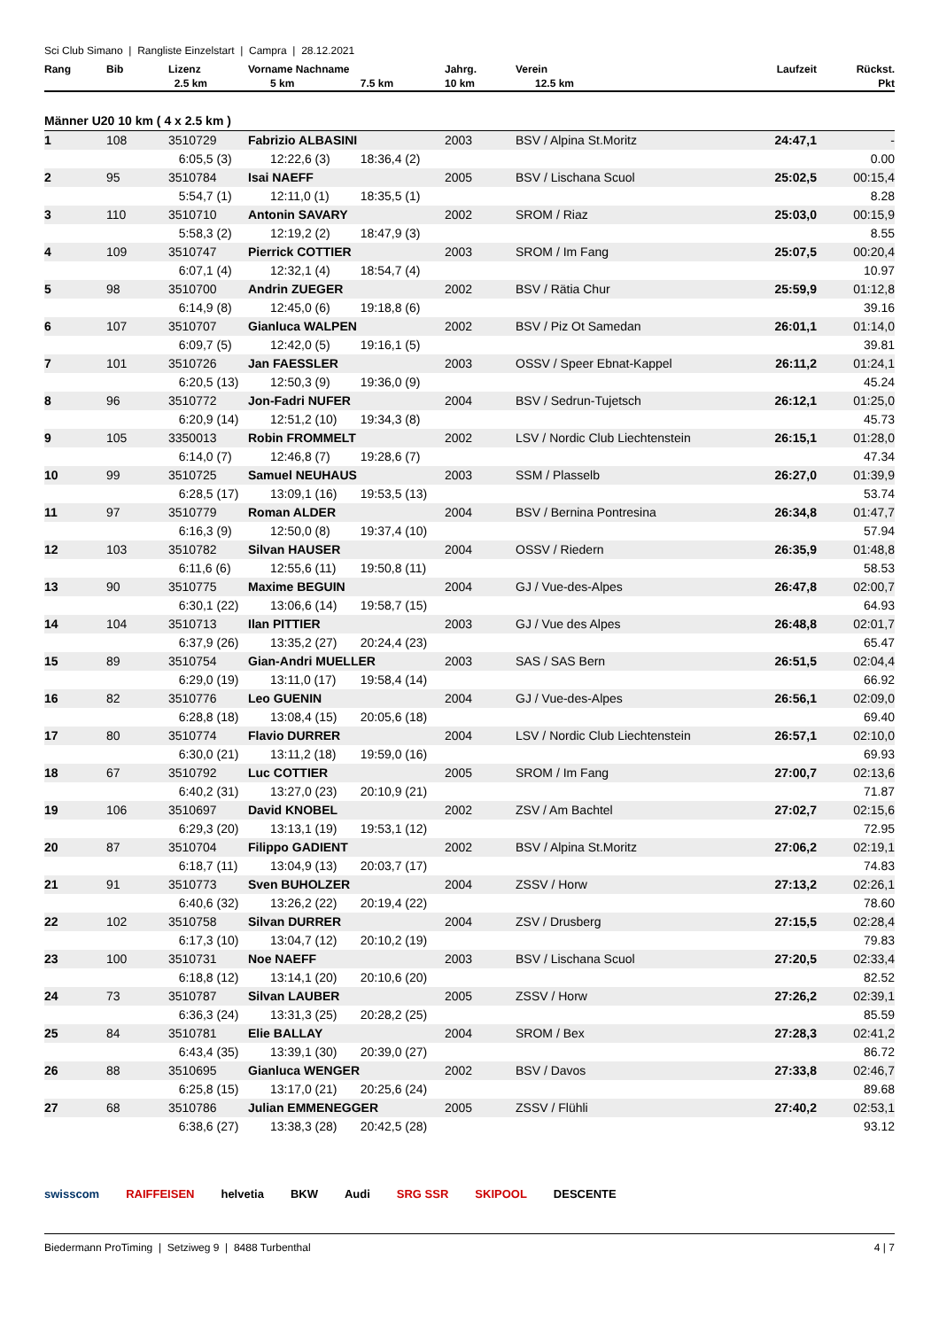Sci Club Simano | Rangliste Einzelstart | Campra | 28.12.2021
| Rang | Bib | Lizenz | Vorname Nachname | | Jahrg. | Verein | Laufzeit | Rückst. |
| --- | --- | --- | --- | --- | --- | --- | --- | --- |
| | | 2.5 km | 5 km | 7.5 km | 10 km | 12.5 km | | Pkt |
| Männer U20 10 km ( 4 x 2.5 km ) | | | | | | | | |
| 1 | 108 | 3510729 | Fabrizio ALBASINI | | 2003 | BSV / Alpina St.Moritz | 24:47,1 | - |
| | | 6:05,5 (3) | 12:22,6 (3) | 18:36,4 (2) | | | | 0.00 |
| 2 | 95 | 3510784 | Isai NAEFF | | 2005 | BSV / Lischana Scuol | 25:02,5 | 00:15,4 |
| | | 5:54,7 (1) | 12:11,0 (1) | 18:35,5 (1) | | | | 8.28 |
| 3 | 110 | 3510710 | Antonin SAVARY | | 2002 | SROM / Riaz | 25:03,0 | 00:15,9 |
| | | 5:58,3 (2) | 12:19,2 (2) | 18:47,9 (3) | | | | 8.55 |
| 4 | 109 | 3510747 | Pierrick COTTIER | | 2003 | SROM / Im Fang | 25:07,5 | 00:20,4 |
| | | 6:07,1 (4) | 12:32,1 (4) | 18:54,7 (4) | | | | 10.97 |
| 5 | 98 | 3510700 | Andrin ZUEGER | | 2002 | BSV / Rätia Chur | 25:59,9 | 01:12,8 |
| | | 6:14,9 (8) | 12:45,0 (6) | 19:18,8 (6) | | | | 39.16 |
| 6 | 107 | 3510707 | Gianluca WALPEN | | 2002 | BSV / Piz Ot Samedan | 26:01,1 | 01:14,0 |
| | | 6:09,7 (5) | 12:42,0 (5) | 19:16,1 (5) | | | | 39.81 |
| 7 | 101 | 3510726 | Jan FAESSLER | | 2003 | OSSV / Speer Ebnat-Kappel | 26:11,2 | 01:24,1 |
| | | 6:20,5 (13) | 12:50,3 (9) | 19:36,0 (9) | | | | 45.24 |
| 8 | 96 | 3510772 | Jon-Fadri NUFER | | 2004 | BSV / Sedrun-Tujetsch | 26:12,1 | 01:25,0 |
| | | 6:20,9 (14) | 12:51,2 (10) | 19:34,3 (8) | | | | 45.73 |
| 9 | 105 | 3350013 | Robin FROMMELT | | 2002 | LSV / Nordic Club Liechtenstein | 26:15,1 | 01:28,0 |
| | | 6:14,0 (7) | 12:46,8 (7) | 19:28,6 (7) | | | | 47.34 |
| 10 | 99 | 3510725 | Samuel NEUHAUS | | 2003 | SSM / Plasselb | 26:27,0 | 01:39,9 |
| | | 6:28,5 (17) | 13:09,1 (16) | 19:53,5 (13) | | | | 53.74 |
| 11 | 97 | 3510779 | Roman ALDER | | 2004 | BSV / Bernina Pontresina | 26:34,8 | 01:47,7 |
| | | 6:16,3 (9) | 12:50,0 (8) | 19:37,4 (10) | | | | 57.94 |
| 12 | 103 | 3510782 | Silvan HAUSER | | 2004 | OSSV / Riedern | 26:35,9 | 01:48,8 |
| | | 6:11,6 (6) | 12:55,6 (11) | 19:50,8 (11) | | | | 58.53 |
| 13 | 90 | 3510775 | Maxime BEGUIN | | 2004 | GJ / Vue-des-Alpes | 26:47,8 | 02:00,7 |
| | | 6:30,1 (22) | 13:06,6 (14) | 19:58,7 (15) | | | | 64.93 |
| 14 | 104 | 3510713 | Ilan PITTIER | | 2003 | GJ / Vue des Alpes | 26:48,8 | 02:01,7 |
| | | 6:37,9 (26) | 13:35,2 (27) | 20:24,4 (23) | | | | 65.47 |
| 15 | 89 | 3510754 | Gian-Andri MUELLER | | 2003 | SAS / SAS Bern | 26:51,5 | 02:04,4 |
| | | 6:29,0 (19) | 13:11,0 (17) | 19:58,4 (14) | | | | 66.92 |
| 16 | 82 | 3510776 | Leo GUENIN | | 2004 | GJ / Vue-des-Alpes | 26:56,1 | 02:09,0 |
| | | 6:28,8 (18) | 13:08,4 (15) | 20:05,6 (18) | | | | 69.40 |
| 17 | 80 | 3510774 | Flavio DURRER | | 2004 | LSV / Nordic Club Liechtenstein | 26:57,1 | 02:10,0 |
| | | 6:30,0 (21) | 13:11,2 (18) | 19:59,0 (16) | | | | 69.93 |
| 18 | 67 | 3510792 | Luc COTTIER | | 2005 | SROM / Im Fang | 27:00,7 | 02:13,6 |
| | | 6:40,2 (31) | 13:27,0 (23) | 20:10,9 (21) | | | | 71.87 |
| 19 | 106 | 3510697 | David KNOBEL | | 2002 | ZSV / Am Bachtel | 27:02,7 | 02:15,6 |
| | | 6:29,3 (20) | 13:13,1 (19) | 19:53,1 (12) | | | | 72.95 |
| 20 | 87 | 3510704 | Filippo GADIENT | | 2002 | BSV / Alpina St.Moritz | 27:06,2 | 02:19,1 |
| | | 6:18,7 (11) | 13:04,9 (13) | 20:03,7 (17) | | | | 74.83 |
| 21 | 91 | 3510773 | Sven BUHOLZER | | 2004 | ZSSV / Horw | 27:13,2 | 02:26,1 |
| | | 6:40,6 (32) | 13:26,2 (22) | 20:19,4 (22) | | | | 78.60 |
| 22 | 102 | 3510758 | Silvan DURRER | | 2004 | ZSV / Drusberg | 27:15,5 | 02:28,4 |
| | | 6:17,3 (10) | 13:04,7 (12) | 20:10,2 (19) | | | | 79.83 |
| 23 | 100 | 3510731 | Noe NAEFF | | 2003 | BSV / Lischana Scuol | 27:20,5 | 02:33,4 |
| | | 6:18,8 (12) | 13:14,1 (20) | 20:10,6 (20) | | | | 82.52 |
| 24 | 73 | 3510787 | Silvan LAUBER | | 2005 | ZSSV / Horw | 27:26,2 | 02:39,1 |
| | | 6:36,3 (24) | 13:31,3 (25) | 20:28,2 (25) | | | | 85.59 |
| 25 | 84 | 3510781 | Elie BALLAY | | 2004 | SROM / Bex | 27:28,3 | 02:41,2 |
| | | 6:43,4 (35) | 13:39,1 (30) | 20:39,0 (27) | | | | 86.72 |
| 26 | 88 | 3510695 | Gianluca WENGER | | 2002 | BSV / Davos | 27:33,8 | 02:46,7 |
| | | 6:25,8 (15) | 13:17,0 (21) | 20:25,6 (24) | | | | 89.68 |
| 27 | 68 | 3510786 | Julian EMMENEGGER | | 2005 | ZSSV / Flühli | 27:40,2 | 02:53,1 |
| | | 6:38,6 (27) | 13:38,3 (28) | 20:42,5 (28) | | | | 93.12 |
swisscom RAIFFEISEN helvetia BKW Audi SRG SSR SKIPOOL DESCENTE
Biedermann ProTiming | Setziweg 9 | 8488 Turbenthal
4 | 7